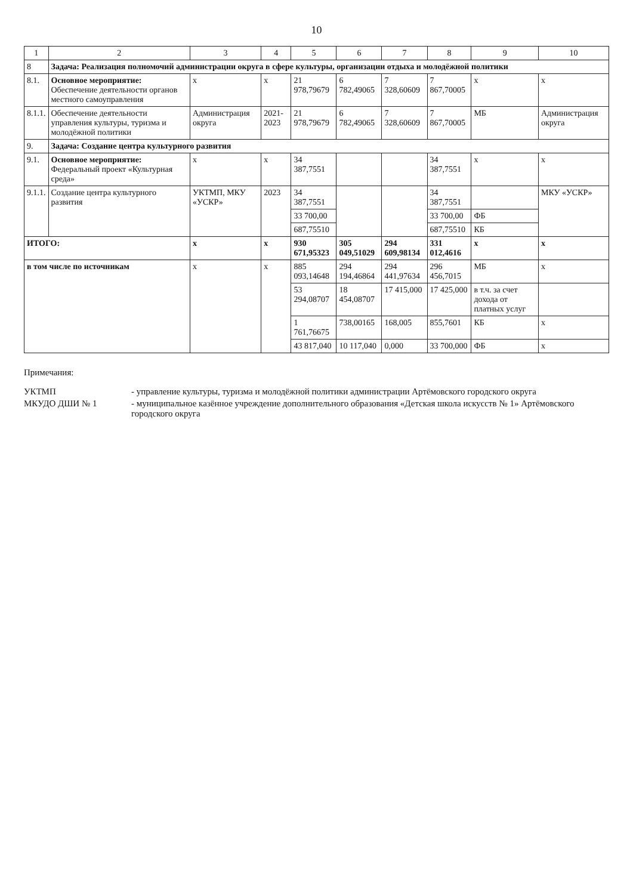10
| 1 | 2 | 3 | 4 | 5 | 6 | 7 | 8 | 9 | 10 |
| --- | --- | --- | --- | --- | --- | --- | --- | --- | --- |
| 8 | Задача: Реализация полномочий администрации округа в сфере культуры, организации отдыха и молодёжной политики | | | | | | | | |
| 8.1. | Основное мероприятие: Обеспечение деятельности органов местного самоуправления | х | х | 21 978,79679 | 6 782,49065 | 7 328,60609 | 7 867,70005 | х | х |
| 8.1.1. | Обеспечение деятельности управления культуры, туризма и молодёжной политики | Администрация округа | 2021-2023 | 21 978,79679 | 6 782,49065 | 7 328,60609 | 7 867,70005 | МБ | Администрация округа |
| 9. | Задача: Создание центра культурного развития | | | | | | | | |
| 9.1. | Основное мероприятие: Федеральный проект «Культурная среда» | х | х | 34 387,7551 | | | 34 387,7551 | х | х |
| 9.1.1. | Создание центра культурного развития | УКТМП, МКУ «УСКР» | 2023 | 34 387,7551 | | | 34 387,7551 | | МКУ «УСКР» |
| | | | | 33 700,00 | | | 33 700,00 | ФБ | |
| | | | | 687,75510 | | | 687,75510 | КБ | |
| ИТОГО: | | х | х | 930 671,95323 | 305 049,51029 | 294 609,98134 | 331 012,4616 | х | х |
| в том числе по источникам | | х | х | 885 093,14648 | 294 194,46864 | 294 441,97634 | 296 456,7015 | МБ | х |
| | | | | 53 294,08707 | 18 454,08707 | 17 415,000 | 17 425,000 | в т.ч. за счет дохода от платных услуг | |
| | | | | 1 761,76675 | 738,00165 | 168,005 | 855,7601 | КБ | х |
| | | | | 43 817,040 | 10 117,040 | 0,000 | 33 700,000 | ФБ | х |
Примечания:
УКТМП - управление культуры, туризма и молодёжной политики администрации Артёмовского городского округа
МКУДО ДШИ № 1 - муниципальное казённое учреждение дополнительного образования «Детская школа искусств № 1» Артёмовского городского округа